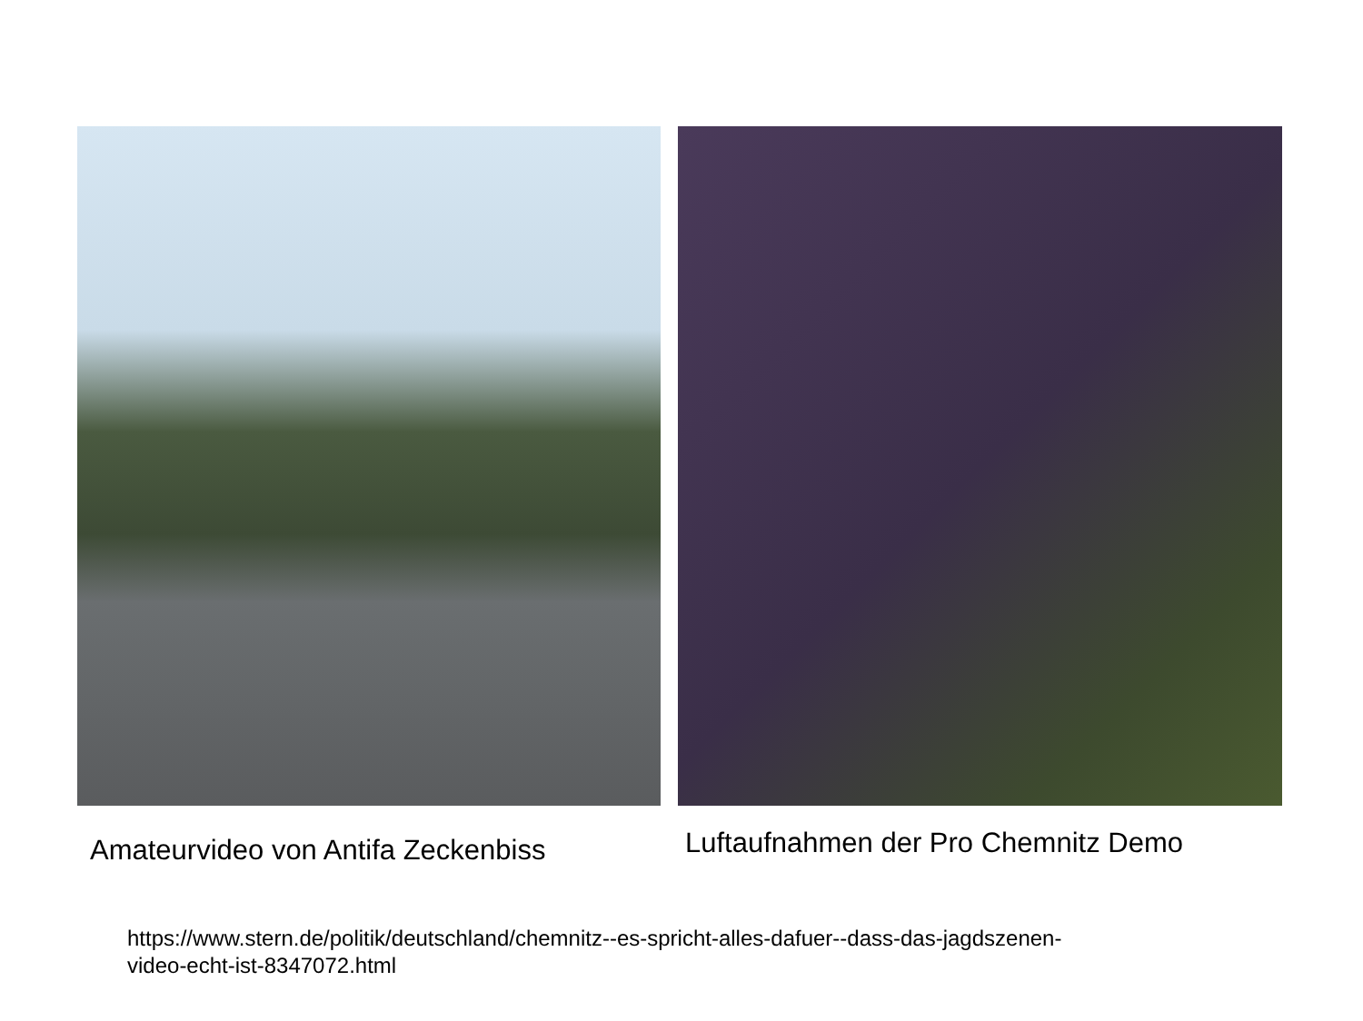Amateurvideo von Antifa Zeckenbiss
Luftaufnahmen der Pro Chemnitz Demo
https://www.stern.de/politik/deutschland/chemnitz--es-spricht-alles-dafuer--dass-das-jagdszenen-
video-echt-ist-8347072.html